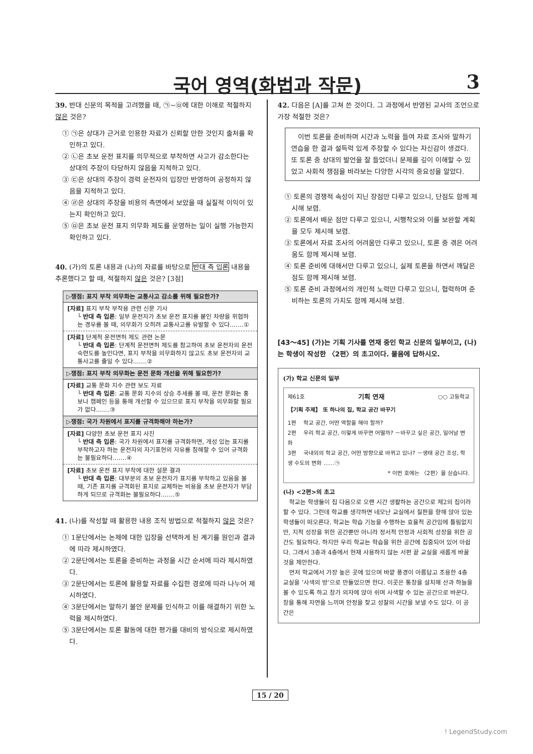국어 영역(화법과 작문)
3
39. 반대 신문의 목적을 고려했을 때, ㉠~㉤에 대한 이해로 적절하지 않은 것은?
① ㉠은 상대가 근거로 인용한 자료가 신뢰할 만한 것인지 출처를 확인하고 있다.
② ㉡은 초보 운전 표지를 의무적으로 부착하면 사고가 감소한다는 상대의 주장이 타당하지 않음을 지적하고 있다.
③ ㉢은 상대의 주장이 경력 운전자의 입장만 반영하여 공정하지 않음을 지적하고 있다.
④ ㉣은 상대의 주장을 비용의 측면에서 보았을 때 실질적 이익이 있는지 확인하고 있다.
⑤ ㉤은 초보 운전 표지 의무화 제도를 운영하는 일이 실행 가능한지 확인하고 있다.
40. (가)의 토론 내용과 (나)의 자료를 바탕으로 반대 측 입론 내용을 추론했다고 할 때, 적절하지 않은 것은? [3점]
▷쟁점: 표지 부착 의무화는 교통사고 감소를 위해 필요한가?
[자료] 표지 부착 부작용 관련 신문 기사
└ 반대 측 입론: 일부 운전자가 초보 운전 표지를 붙인 차량을 위협하는 경우를 볼 때, 의무화가 오히려 교통사고를 유발할 수 있다.……①
[자료] 단계적 운전면허 제도 관련 논문
└ 반대 측 입론: 단계적 운전면허 제도를 참고하여 초보 운전자의 운전 숙련도를 높인다면, 표지 부착을 의무화하지 않고도 초보 운전자의 교통사고를 줄일 수 있다.……②
▷쟁점: 표지 부착 의무화는 운전 문화 개선을 위해 필요한가?
[자료] 교통 문화 지수 관련 보도 자료
└ 반대 측 입론: 교통 문화 지수의 상승 추세를 볼 때, 운전 문화는 홍보나 캠페인 등을 통해 개선할 수 있으므로 표지 부착을 의무화할 필요가 없다.……③
▷쟁점: 국가 차원에서 표지를 규격화해야 하는가?
[자료] 다양한 초보 운전 표지 사진
└ 반대 측 입론: 국가 차원에서 표지를 규격화하면, 개성 있는 표지를 부착하고자 하는 운전자의 자기표현의 자유를 침해할 수 있어 규격화는 불필요하다.……④
[자료] 초보 운전 표지 부착에 대한 설문 결과
└ 반대 측 입론: 대부분의 초보 운전자가 표지를 부착하고 있음을 볼 때, 기존 표지를 규격화된 표지로 교체하는 비용을 초보 운전자가 부담하게 되므로 규격화는 불필요하다.……⑤
41. (나)를 작성할 때 활용한 내용 조직 방법으로 적절하지 않은 것은?
① 1문단에서는 논제에 대한 입장을 선택하게 된 계기를 원인과 결과에 따라 제시하였다.
② 2문단에서는 토론을 준비하는 과정을 시간 순서에 따라 제시하였다.
③ 2문단에서는 토론에 활용할 자료를 수집한 경로에 따라 나누어 제시하였다.
④ 3문단에서는 말하기 불안 문제를 인식하고 이를 해결하기 위한 노력을 제시하였다.
⑤ 3문단에서는 토론 활동에 대한 평가를 대비의 방식으로 제시하였다.
42. 다음은 [A]를 고쳐 쓴 것이다. 그 과정에서 반영된 교사의 조언으로 가장 적절한 것은?
　이번 토론을 준비하며 시간과 노력을 들여 자료 조사와 말하기 연습을 한 결과 설득력 있게 주장할 수 있다는 자신감이 생겼다. 또 토론 중 상대의 발언을 잘 들었더니 문제를 깊이 이해할 수 있었고 사회적 쟁점을 바라보는 다양한 시각의 중요성을 알았다.
① 토론의 경쟁적 속성이 지닌 장점만 다루고 있으니, 단점도 함께 제시해 보렴.
② 토론에서 배운 점만 다루고 있으니, 시행착오와 이를 보완할 계획을 모두 제시해 보렴.
③ 토론에서 자료 조사의 어려움만 다루고 있으니, 토론 중 겪은 어려움도 함께 제시해 보렴.
④ 토론 준비에 대해서만 다루고 있으니, 실제 토론을 하면서 깨달은 점도 함께 제시해 보렴.
⑤ 토론 준비 과정에서의 개인적 노력만 다루고 있으니, 협력하며 준비하는 토론의 가치도 함께 제시해 보렴.
[43～45] (가)는 기획 기사를 연재 중인 학교 신문의 일부이고, (나)는 학생이 작성한 〈2편〉의 초고이다. 물음에 답하시오.
(가) 학교 신문의 일부
제61호 기획 연재 ○○ 고등학교
【기획 주제】 또 하나의 집, 학교 공간 바꾸기
1편 　학교 공간, 어떤 역할을 해야 할까?
2편 　우리 학교 공간, 이렇게 바꾸면 어떨까? －바꾸고 싶은 공간, 일어날 변화
3편 　국내외의 학교 공간, 어떤 방향으로 바뀌고 있나? －생태 공간 조성, 학생 수도의 변화 ……㉠
* 이번 호에는 〈2편〉을 싣습니다.
(나) <2편>의 초고
　학교는 학생들이 집 다음으로 오랜 시간 생활하는 공간으로 제2의 집이라 할 수 있다. 그런데 학교를 생각하면 네모난 교실에서 칠판을 향해 앉아 있는 학생들이 떠오른다. 학교는 학습 기능을 수행하는 효율적 공간임에 틀림없지만, 지적 성장을 위한 공간뿐만 아니라 정서적 안정과 사회적 성장을 위한 공간도 필요하다. 하지만 우리 학교는 학습을 위한 공간에 집중되어 있어 아쉽다. 그래서 3층과 4층에서 현재 사용하지 않는 서편 끝 교실을 새롭게 바꿀 것을 제안한다.
　먼저 학교에서 가장 높은 곳에 있으며 바깥 풍경이 아름답고 조용한 4층 교실을 ‘사색의 방’으로 만들었으면 한다. 이곳은 통창을 설치해 산과 하늘을 볼 수 있도록 하고 창가 의자에 앉아 쉬며 사색할 수 있는 공간으로 바꾼다. 창을 통해 자연을 느끼며 안정을 찾고 성찰의 시간을 보낼 수도 있다. 이 공간은
15 / 20
! LegendStudy.com